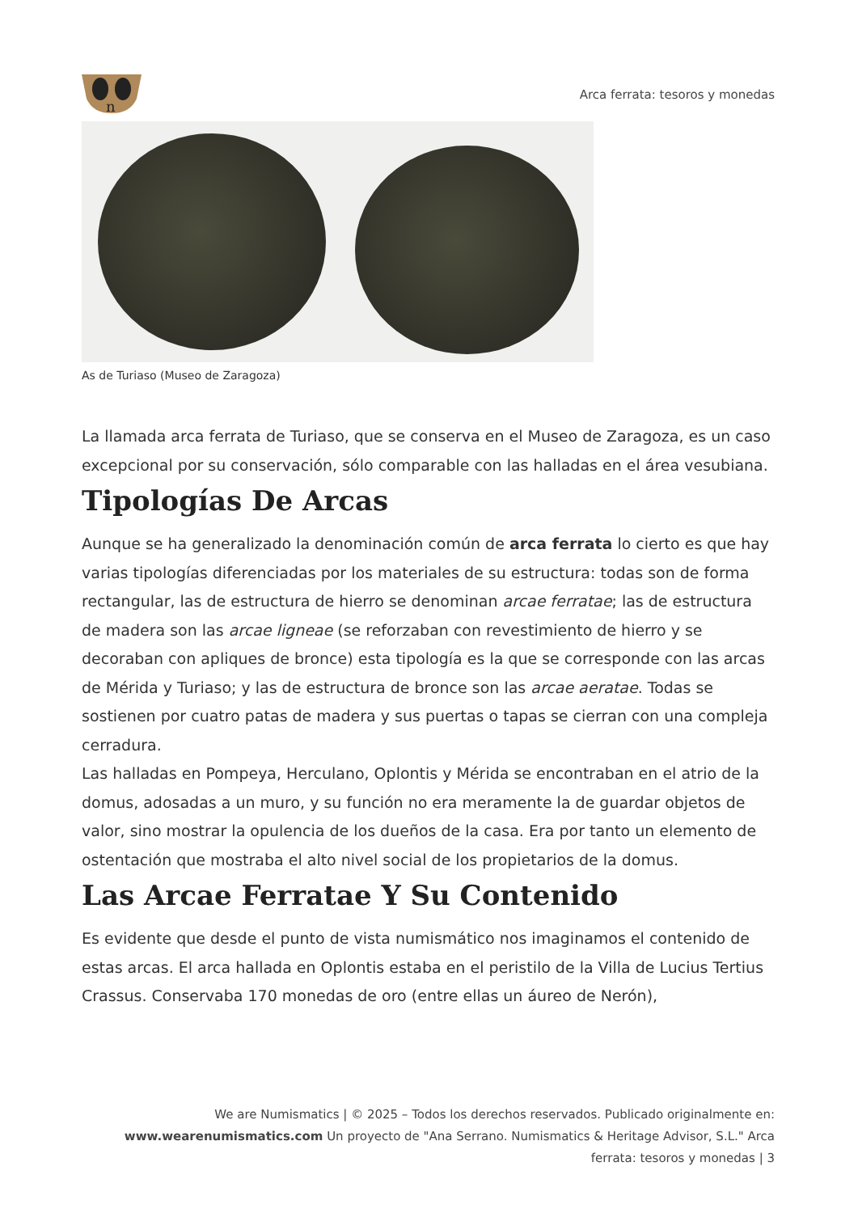n
Arca ferrata: tesoros y monedas
As de Turiaso (Museo de Zaragoza)
La llamada arca ferrata de Turiaso, que se conserva en el Museo de Zaragoza, es un caso excepcional por su conservación, sólo comparable con las halladas en el área vesubiana.
Tipologías De Arcas
Aunque se ha generalizado la denominación común de arca ferrata lo cierto es que hay varias tipologías diferenciadas por los materiales de su estructura: todas son de forma rectangular, las de estructura de hierro se denominan arcae ferratae; las de estructura de madera son las arcae ligneae (se reforzaban con revestimiento de hierro y se decoraban con apliques de bronce) esta tipología es la que se corresponde con las arcas de Mérida y Turiaso; y las de estructura de bronce son las arcae aeratae. Todas se sostienen por cuatro patas de madera y sus puertas o tapas se cierran con una compleja cerradura.
Las halladas en Pompeya, Herculano, Oplontis y Mérida se encontraban en el atrio de la domus, adosadas a un muro, y su función no era meramente la de guardar objetos de valor, sino mostrar la opulencia de los dueños de la casa. Era por tanto un elemento de ostentación que mostraba el alto nivel social de los propietarios de la domus.
Las Arcae Ferratae Y Su Contenido
Es evidente que desde el punto de vista numismático nos imaginamos el contenido de estas arcas. El arca hallada en Oplontis estaba en el peristilo de la Villa de Lucius Tertius Crassus. Conservaba 170 monedas de oro (entre ellas un áureo de Nerón),
We are Numismatics | © 2025 – Todos los derechos reservados. Publicado originalmente en: www.wearenumismatics.com Un proyecto de "Ana Serrano. Numismatics & Heritage Advisor, S.L." Arca ferrata: tesoros y monedas | 3